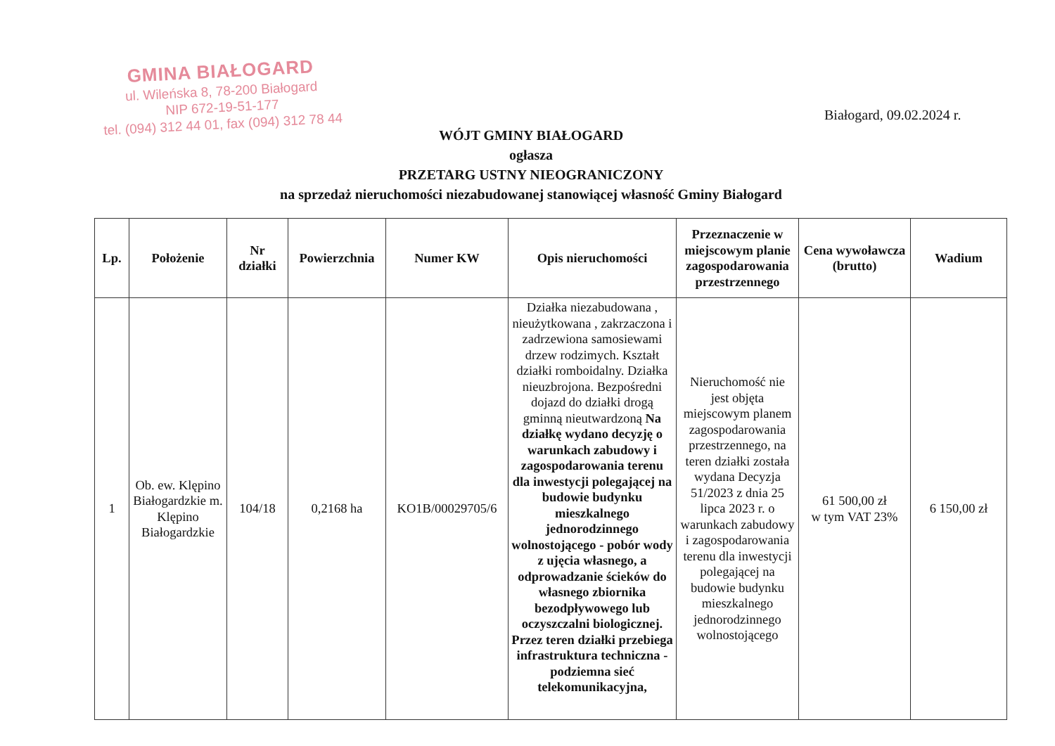GMINA BIAŁOGARD
ul. Wileńska 8, 78-200 Białogard
NIP 672-19-51-177
tel. (094) 312 44 01, fax (094) 312 78 44
Białogard, 09.02.2024 r.
WÓJT GMINY BIAŁOGARD
ogłasza
PRZETARG USTNY NIEOGRANICZONY
na sprzedaż nieruchomości niezabudowanej stanowiącej własność Gminy Białogard
| Lp. | Położenie | Nr działki | Powierzchnia | Numer KW | Opis nieruchomości | Przeznaczenie w miejscowym planie zagospodarowania przestrzennego | Cena wywoławcza (brutto) | Wadium |
| --- | --- | --- | --- | --- | --- | --- | --- | --- |
| 1 | Ob. ew. Klępino Białogardzkie m. Klępino Białogardzkie | 104/18 | 0,2168 ha | KO1B/00029705/6 | Działka niezabudowana , nieużytkowana , zakrzaczona i zadrzewiona samosiewami drzew rodzimych. Kształt działki romboidalny. Działka nieuzbrojona. Bezpośredni dojazd do działki drogą gminną nieutwardzoną Na działkę wydano decyzję o warunkach zabudowy i zagospodarowania terenu dla inwestycji polegającej na budowie budynku mieszkalnego jednorodzinnego wolnostojącego - pobór wody z ujęcia własnego, a odprowadzanie ścieków do własnego zbiornika bezodpływowego lub oczyszczalni biologicznej. Przez teren działki przebiega infrastruktura techniczna - podziemna sieć telekomunikacyjna, | Nieruchomość nie jest objęta miejscowym planem zagospodarowania przestrzennego, na teren działki została wydana Decyzja 51/2023 z dnia 25 lipca 2023 r. o warunkach zabudowy i zagospodarowania terenu dla inwestycji polegającej na budowie budynku mieszkalnego jednorodzinnego wolnostojącego | 61 500,00 zł w tym VAT 23% | 6 150,00 zł |